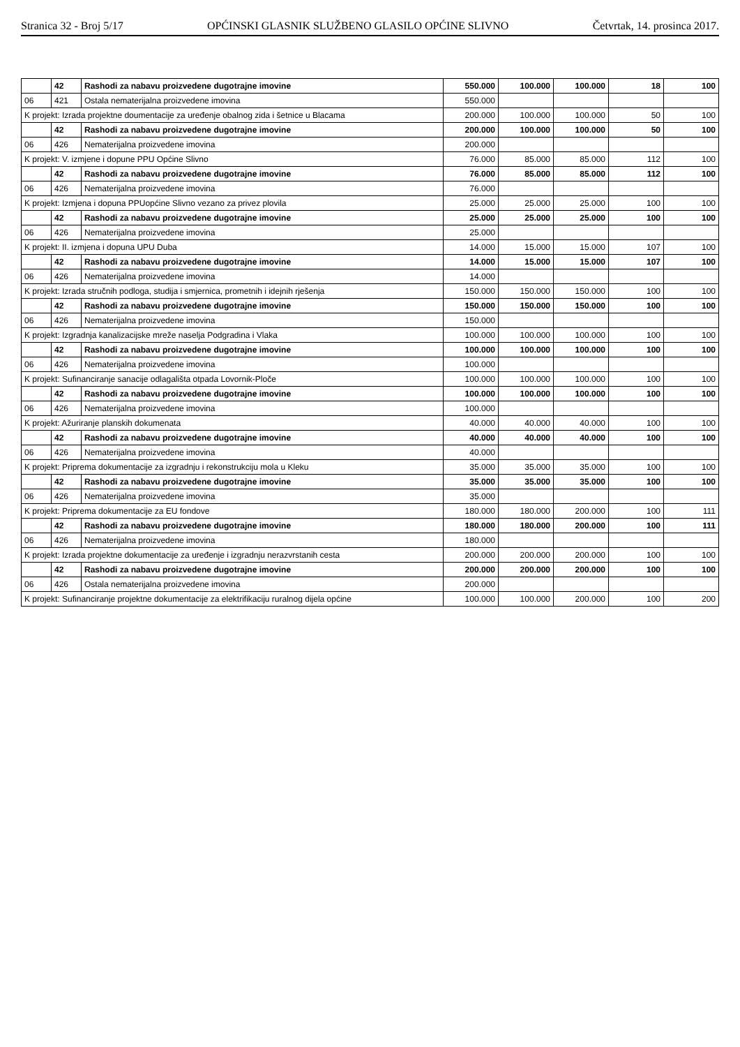Stranica 32 - Broj 5/17 OPĆINSKI GLASNIK SLUŽBENO GLASILO OPĆINE SLIVNO Četvrtak, 14. prosinca 2017.
| | 42 | Rashodi za nabavu proizvedene dugotrajne imovine | 550.000 | 100.000 | 100.000 | 18 | 100 |
| 06 | 421 | Ostala nematerijalna proizvedene imovina | 550.000 | | | | |
| K projekt: Izrada projektne doumentacije za uređenje obalnog zida i šetnice u Blacama | | | 200.000 | 100.000 | 100.000 | 50 | 100 |
| | 42 | Rashodi za nabavu proizvedene dugotrajne imovine | 200.000 | 100.000 | 100.000 | 50 | 100 |
| 06 | 426 | Nematerijalna proizvedene imovina | 200.000 | | | | |
| K projekt: V. izmjene i dopune PPU Općine Slivno | | | 76.000 | 85.000 | 85.000 | 112 | 100 |
| | 42 | Rashodi za nabavu proizvedene dugotrajne imovine | 76.000 | 85.000 | 85.000 | 112 | 100 |
| 06 | 426 | Nematerijalna proizvedene imovina | 76.000 | | | | |
| K projekt: Izmjena i dopuna PPUopćine Slivno vezano za privez plovila | | | 25.000 | 25.000 | 25.000 | 100 | 100 |
| | 42 | Rashodi za nabavu proizvedene dugotrajne imovine | 25.000 | 25.000 | 25.000 | 100 | 100 |
| 06 | 426 | Nematerijalna proizvedene imovina | 25.000 | | | | |
| K projekt: II. izmjena i dopuna UPU Duba | | | 14.000 | 15.000 | 15.000 | 107 | 100 |
| | 42 | Rashodi za nabavu proizvedene dugotrajne imovine | 14.000 | 15.000 | 15.000 | 107 | 100 |
| 06 | 426 | Nematerijalna proizvedene imovina | 14.000 | | | | |
| K projekt: Izrada stručnih podloga, studija i smjernica, prometnih i idejnih rješenja | | | 150.000 | 150.000 | 150.000 | 100 | 100 |
| | 42 | Rashodi za nabavu proizvedene dugotrajne imovine | 150.000 | 150.000 | 150.000 | 100 | 100 |
| 06 | 426 | Nematerijalna proizvedene imovina | 150.000 | | | | |
| K projekt: Izgradnja kanalizacijske mreže naselja Podgradina i Vlaka | | | 100.000 | 100.000 | 100.000 | 100 | 100 |
| | 42 | Rashodi za nabavu proizvedene dugotrajne imovine | 100.000 | 100.000 | 100.000 | 100 | 100 |
| 06 | 426 | Nematerijalna proizvedene imovina | 100.000 | | | | |
| K projekt: Sufinanciranje sanacije odlagališta otpada Lovornik-Ploče | | | 100.000 | 100.000 | 100.000 | 100 | 100 |
| | 42 | Rashodi za nabavu proizvedene dugotrajne imovine | 100.000 | 100.000 | 100.000 | 100 | 100 |
| 06 | 426 | Nematerijalna proizvedene imovina | 100.000 | | | | |
| K projekt: Ažuriranje planskih dokumenata | | | 40.000 | 40.000 | 40.000 | 100 | 100 |
| | 42 | Rashodi za nabavu proizvedene dugotrajne imovine | 40.000 | 40.000 | 40.000 | 100 | 100 |
| 06 | 426 | Nematerijalna proizvedene imovina | 40.000 | | | | |
| K projekt: Priprema dokumentacije za izgradnju i rekonstrukciju mola u Kleku | | | 35.000 | 35.000 | 35.000 | 100 | 100 |
| | 42 | Rashodi za nabavu proizvedene dugotrajne imovine | 35.000 | 35.000 | 35.000 | 100 | 100 |
| 06 | 426 | Nematerijalna proizvedene imovina | 35.000 | | | | |
| K projekt: Priprema dokumentacije za EU fondove | | | 180.000 | 180.000 | 200.000 | 100 | 111 |
| | 42 | Rashodi za nabavu proizvedene dugotrajne imovine | 180.000 | 180.000 | 200.000 | 100 | 111 |
| 06 | 426 | Nematerijalna proizvedene imovina | 180.000 | | | | |
| K projekt: Izrada projektne dokumentacije za uređenje i izgradnju nerazvrstanih cesta | | | 200.000 | 200.000 | 200.000 | 100 | 100 |
| | 42 | Rashodi za nabavu proizvedene dugotrajne imovine | 200.000 | 200.000 | 200.000 | 100 | 100 |
| 06 | 426 | Ostala nematerijalna proizvedene imovina | 200.000 | | | | |
| K projekt: Sufinanciranje projektne dokumentacije za elektrifikaciju ruralnog dijela općine | | | 100.000 | 100.000 | 200.000 | 100 | 200 |